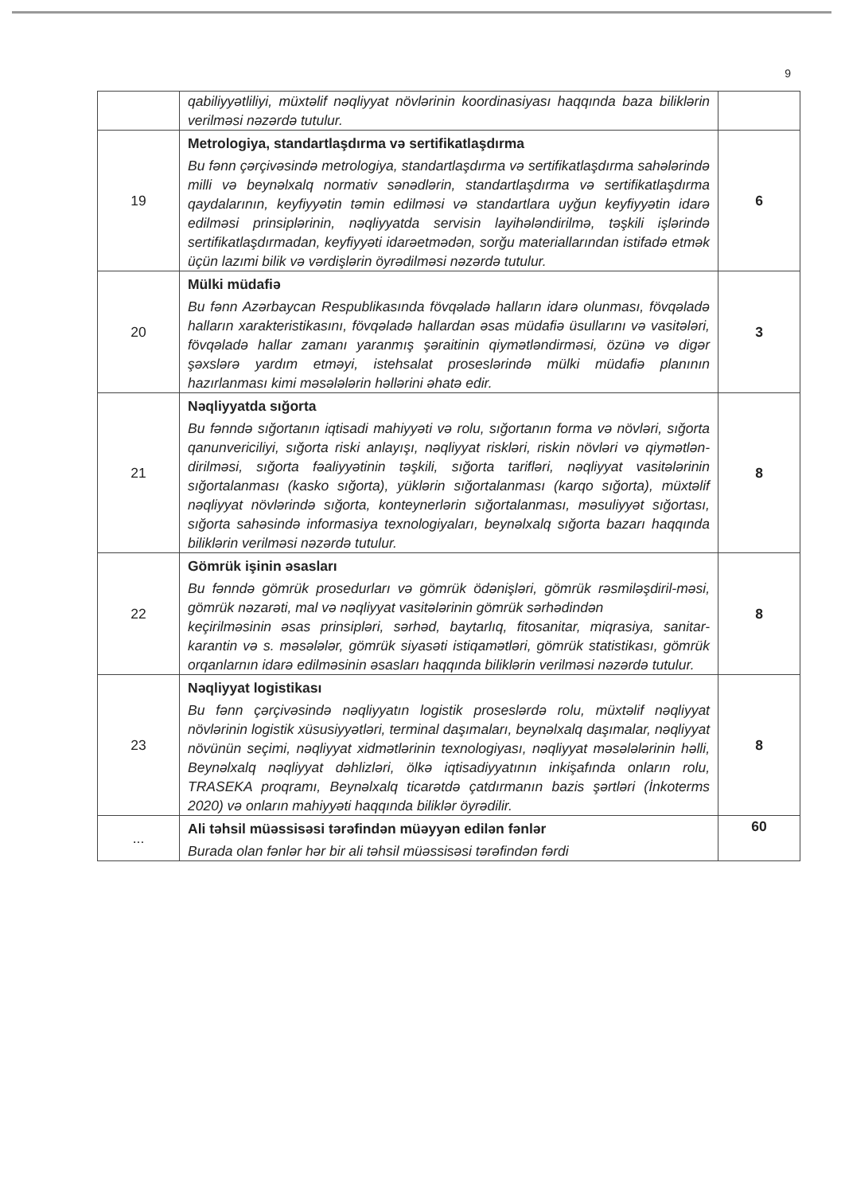9
| | qabiliyyətliliyi, müxtəlif nəqliyyat növlərinin koordinasiyası haqqında baza biliklərin verilməsi nəzərdə tutulur. | |
| 19 | Metrologiya, standartlaşdırma və sertifikatlaşdırma Bu fənn çərçivəsində metrologiya, standartlaşdırma və sertifikatlaşdırma sahələrində milli və beynəlxalq normativ sənədlərin, standartlaşdırma və sertifikatlaşdırma qaydalarının, keyfiyyətin təmin edilməsi və standartlara uyğun keyfiyyətin idarə edilməsi prinsiplərinin, nəqliyyatda servisin layihələndirilmə, təşkili işlərində sertifikatlaşdırmadan, keyfiyyəti idarəetmədən, sorğu materiallarından istifadə etmək üçün lazımi bilik və vərdişlərin öyrədilməsi nəzərdə tutulur. | 6 |
| 20 | Mülki müdafiə Bu fənn Azərbaycan Respublikasında fövqəladə halların idarə olunması, fövqəladə halların xarakteristikasını, fövqəladə hallardan əsas müdafiə üsullarını və vasitələri, fövqəladə hallar zamanı yaranmış şəraitinin qiymətləndirməsi, özünə və digər şəxslərə yardım etməyi, istehsalat proseslərində mülki müdafiə planının hazırlanması kimi məsələlərin həllərini əhatə edir. | 3 |
| 21 | Nəqliyyatda sığorta Bu fənndə sığortanın iqtisadi mahiyyəti və rolu, sığortanın forma və növləri, sığorta qanunvericiliyi, sığorta riski anlayışı, nəqliyyat riskləri, riskin növləri və qiymətlən-dirilməsi, sığorta fəaliyyətinin təşkili, sığorta tarifləri, nəqliyyat vasitələrinin sığortalanması (kasko sığorta), yüklərin sığortalanması (karqo sığorta), müxtəlif nəqliyyat növlərində sığorta, konteynerlərin sığortalanması, məsuliyyət sığortası, sığorta sahəsində informasiya texnologiyaları, beynəlxalq sığorta bazarı haqqında biliklərin verilməsi nəzərdə tutulur. | 8 |
| 22 | Gömrük işinin əsasları Bu fənndə gömrük prosedurları və gömrük ödənişləri, gömrük rəsmiləşdiril-məsi, gömrük nəzarəti, mal və nəqliyyat vasitələrinin gömrük sərhədindən keçirilməsinin əsas prinsipləri, sərhəd, baytarlıq, fitosanitar, miqrasiya, sanitar-karantin və s. məsələlər, gömrük siyasəti istiqamətləri, gömrük statistikası, gömrük orqanlarnın idarə edilməsinin əsasları haqqında biliklərin verilməsi nəzərdə tutulur. | 8 |
| 23 | Nəqliyyat logistikası Bu fənn çərçivəsində nəqliyyatın logistik proseslərdə rolu, müxtəlif nəqliyyat növlərinin logistik xüsusiyyətləri, terminal daşımaları, beynəlxalq daşımalar, nəqliyyat növünün seçimi, nəqliyyat xidmətlərinin texnologiyası, nəqliyyat məsələlərinin həlli, Beynəlxalq nəqliyyat dəhlizləri, ölkə iqtisadiyyatının inkişafında onların rolu, TRASEKA proqramı, Beynəlxalq ticarətdə çatdırmanın bazis şərtləri (İnkoterms 2020) və onların mahiyyəti haqqında biliklər öyrədilir. | 8 |
| ... | Ali təhsil müəssisəsi tərəfindən müəyyən edilən fənlər Burada olan fənlər hər bir ali təhsil müəssisəsi tərəfindən fərdi | 60 |